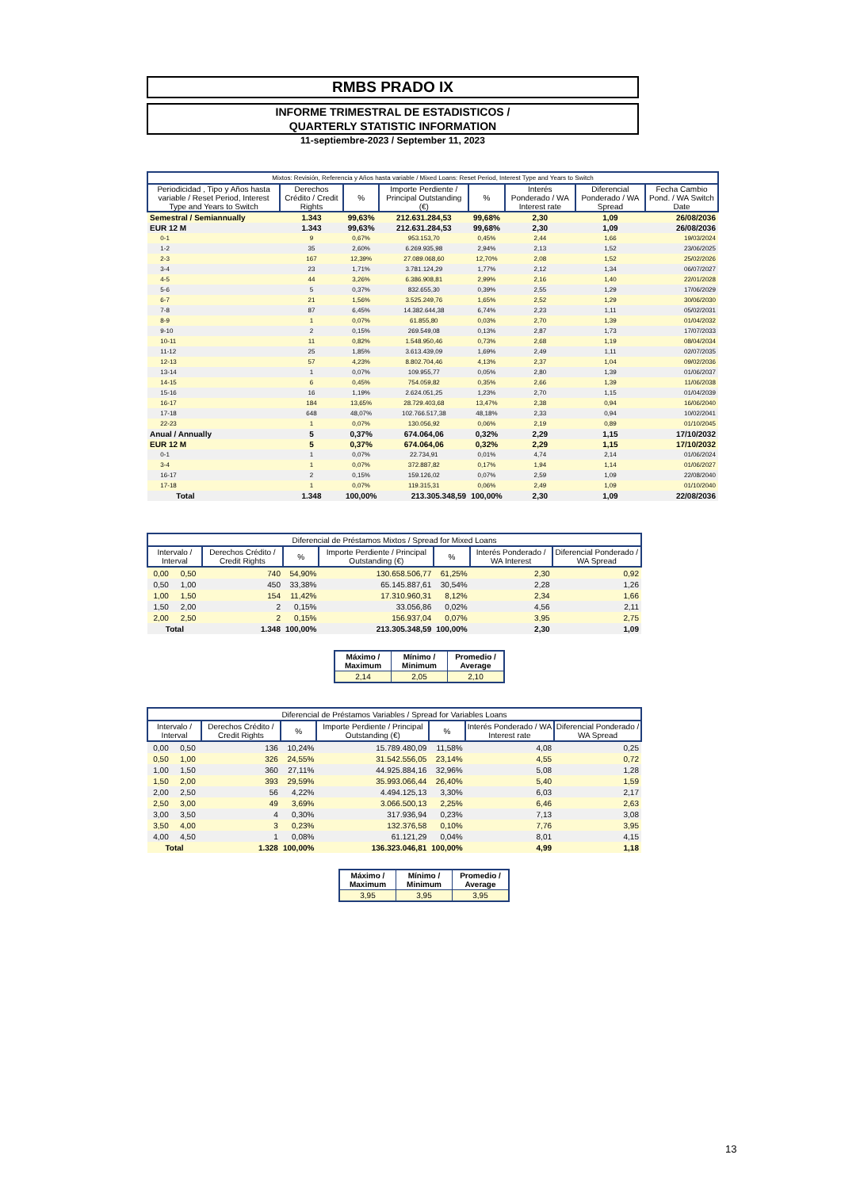RMBS PRADO IX
INFORME TRIMESTRAL DE ESTADISTICOS /
QUARTERLY STATISTIC INFORMATION
11-septiembre-2023 / September 11, 2023
| Mixtos: Revisión, Referencia y Años hasta variable / Mixed Loans: Reset Period, Interest Type and Years to Switch | | | | | | | |
| Periodicidad , Tipo y Años hasta variable / Reset Period, Interest Type and Years to Switch | Derechos Crédito / Credit Rights | % | Importe Perdiente / Principal Outstanding (€) | % | Interés Ponderado / WA Interest rate | Diferencial Ponderado / WA Spread | Fecha Cambio Pond. / WA Switch Date |
| Semestral / Semiannually | 1.343 | 99,63% | 212.631.284,53 | 99,68% | 2,30 | 1,09 | 26/08/2036 |
| EUR 12 M | 1.343 | 99,63% | 212.631.284,53 | 99,68% | 2,30 | 1,09 | 26/08/2036 |
| 0-1 | 9 | 0,67% | 953.153,70 | 0,45% | 2,44 | 1,66 | 19/03/2024 |
| 1-2 | 35 | 2,60% | 6.269.935,98 | 2,94% | 2,13 | 1,52 | 23/06/2025 |
| 2-3 | 167 | 12,39% | 27.089.068,60 | 12,70% | 2,08 | 1,52 | 25/02/2026 |
| 3-4 | 23 | 1,71% | 3.781.124,29 | 1,77% | 2,12 | 1,34 | 06/07/2027 |
| 4-5 | 44 | 3,26% | 6.386.908,81 | 2,99% | 2,16 | 1,40 | 22/01/2028 |
| 5-6 | 5 | 0,37% | 832.655,30 | 0,39% | 2,55 | 1,29 | 17/06/2029 |
| 6-7 | 21 | 1,56% | 3.525.249,76 | 1,65% | 2,52 | 1,29 | 30/06/2030 |
| 7-8 | 87 | 6,45% | 14.382.644,38 | 6,74% | 2,23 | 1,11 | 05/02/2031 |
| 8-9 | 1 | 0,07% | 61.855,80 | 0,03% | 2,70 | 1,39 | 01/04/2032 |
| 9-10 | 2 | 0,15% | 269.549,08 | 0,13% | 2,87 | 1,73 | 17/07/2033 |
| 10-11 | 11 | 0,82% | 1.548.950,46 | 0,73% | 2,68 | 1,19 | 08/04/2034 |
| 11-12 | 25 | 1,85% | 3.613.439,09 | 1,69% | 2,49 | 1,11 | 02/07/2035 |
| 12-13 | 57 | 4,23% | 8.802.704,46 | 4,13% | 2,37 | 1,04 | 09/02/2036 |
| 13-14 | 1 | 0,07% | 109.955,77 | 0,05% | 2,80 | 1,39 | 01/06/2037 |
| 14-15 | 6 | 0,45% | 754.059,82 | 0,35% | 2,66 | 1,39 | 11/06/2038 |
| 15-16 | 16 | 1,19% | 2.624.051,25 | 1,23% | 2,70 | 1,15 | 01/04/2039 |
| 16-17 | 184 | 13,65% | 28.729.403,68 | 13,47% | 2,38 | 0,94 | 16/06/2040 |
| 17-18 | 648 | 48,07% | 102.766.517,38 | 48,18% | 2,33 | 0,94 | 10/02/2041 |
| 22-23 | 1 | 0,07% | 130.056,92 | 0,06% | 2,19 | 0,89 | 01/10/2045 |
| Anual / Annually | 5 | 0,37% | 674.064,06 | 0,32% | 2,29 | 1,15 | 17/10/2032 |
| EUR 12 M | 5 | 0,37% | 674.064,06 | 0,32% | 2,29 | 1,15 | 17/10/2032 |
| 0-1 | 1 | 0,07% | 22.734,91 | 0,01% | 4,74 | 2,14 | 01/06/2024 |
| 3-4 | 1 | 0,07% | 372.887,82 | 0,17% | 1,94 | 1,14 | 01/06/2027 |
| 16-17 | 2 | 0,15% | 159.126,02 | 0,07% | 2,59 | 1,09 | 22/08/2040 |
| 17-18 | 1 | 0,07% | 119.315,31 | 0,06% | 2,49 | 1,09 | 01/10/2040 |
| Total | 1.348 | 100,00% | 213.305.348,59 | 100,00% | 2,30 | 1,09 | 22/08/2036 |
| Diferencial de Préstamos Mixtos / Spread for Mixed Loans | | | | | | | |
| Intervalo / Interval | | Derechos Crédito / Credit Rights | % | Importe Perdiente / Principal Outstanding (€) | % | Interés Ponderado / WA Interest | Diferencial Ponderado / WA Spread |
| 0,00 | 0,50 | 740 | 54,90% | 130.658.506,77 | 61,25% | 2,30 | 0,92 |
| 0,50 | 1,00 | 450 | 33,38% | 65.145.887,61 | 30,54% | 2,28 | 1,26 |
| 1,00 | 1,50 | 154 | 11,42% | 17.310.960,31 | 8,12% | 2,34 | 1,66 |
| 1,50 | 2,00 | 2 | 0,15% | 33.056,86 | 0,02% | 4,56 | 2,11 |
| 2,00 | 2,50 | 2 | 0,15% | 156.937,04 | 0,07% | 3,95 | 2,75 |
| Total | | 1.348 | 100,00% | 213.305.348,59 | 100,00% | 2,30 | 1,09 |
| Máximo / Maximum | Mínimo / Minimum | Promedio / Average |
| --- | --- | --- |
| 2,14 | 2,05 | 2,10 |
| Diferencial de Préstamos Variables / Spread for Variables Loans | | | | | | | |
| Intervalo / Interval | | Derechos Crédito / Credit Rights | % | Importe Perdiente / Principal Outstanding (€) | % | Interés Ponderado / WA Interest rate | Diferencial Ponderado / WA Spread |
| 0,00 | 0,50 | 136 | 10,24% | 15.789.480,09 | 11,58% | 4,08 | 0,25 |
| 0,50 | 1,00 | 326 | 24,55% | 31.542.556,05 | 23,14% | 4,55 | 0,72 |
| 1,00 | 1,50 | 360 | 27,11% | 44.925.884,16 | 32,96% | 5,08 | 1,28 |
| 1,50 | 2,00 | 393 | 29,59% | 35.993.066,44 | 26,40% | 5,40 | 1,59 |
| 2,00 | 2,50 | 56 | 4,22% | 4.494.125,13 | 3,30% | 6,03 | 2,17 |
| 2,50 | 3,00 | 49 | 3,69% | 3.066.500,13 | 2,25% | 6,46 | 2,63 |
| 3,00 | 3,50 | 4 | 0,30% | 317.936,94 | 0,23% | 7,13 | 3,08 |
| 3,50 | 4,00 | 3 | 0,23% | 132.376,58 | 0,10% | 7,76 | 3,95 |
| 4,00 | 4,50 | 1 | 0,08% | 61.121,29 | 0,04% | 8,01 | 4,15 |
| Total | | 1.328 | 100,00% | 136.323.046,81 | 100,00% | 4,99 | 1,18 |
| Máximo / Maximum | Mínimo / Minimum | Promedio / Average |
| --- | --- | --- |
| 3,95 | 3,95 | 3,95 |
13